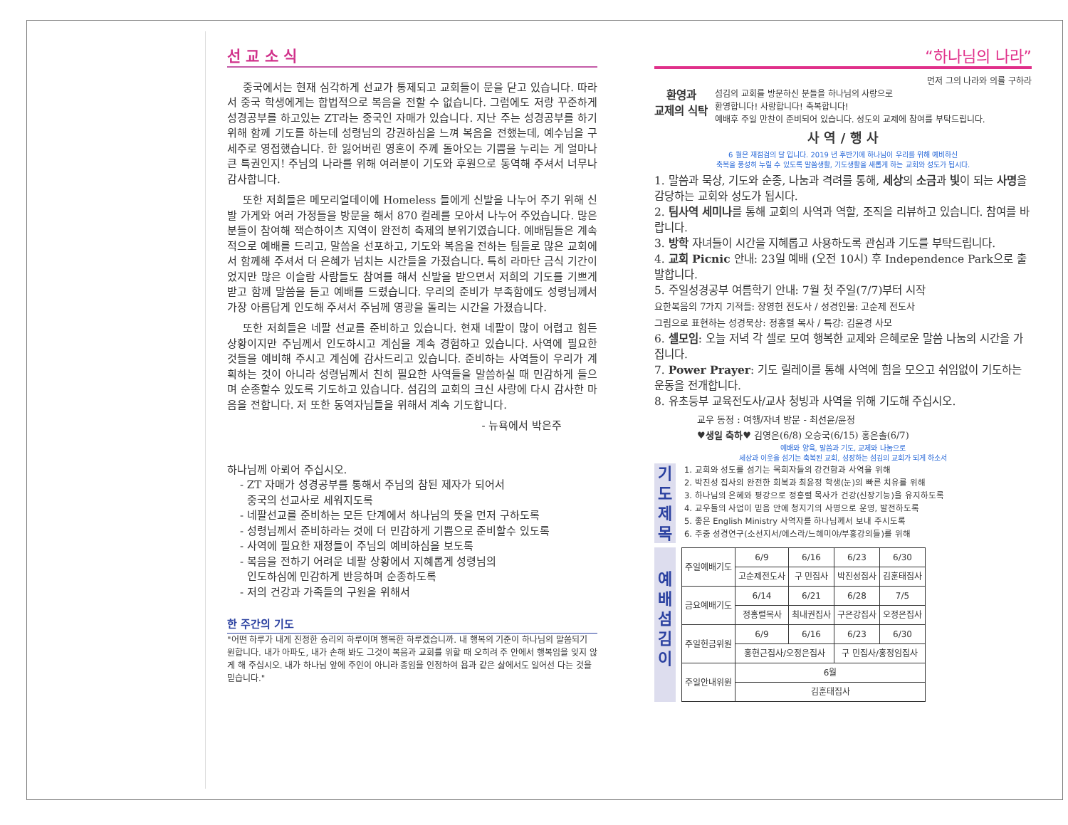선 교 소 식
중국에서는 현재 심각하게 선교가 통제되고 교회들이 문을 닫고 있습니다. 따라서 중국 학생에게는 합법적으로 복음을 전할 수 없습니다. 그럼에도 저랑 꾸준하게 성경공부를 하고있는 ZT라는 중국인 자매가 있습니다. 지난 주는 성경공부를 하기 위해 함께 기도를 하는데 성령님의 강권하심을 느껴 복음을 전했는데, 예수님을 구세주로 영접했습니다. 한 잃어버린 영혼이 주께 돌아오는 기쁨을 누리는 게 얼마나 큰 특권인지! 주님의 나라를 위해 여러분이 기도와 후원으로 동역해 주셔서 너무나 감사합니다.
또한 저희들은 메모리얼데이에 Homeless 들에게 신발을 나누어 주기 위해 신발 가게와 여러 가정들을 방문을 해서 870 컬레를 모아서 나누어 주었습니다. 많은 분들이 참여해 잭슨하이츠 지역이 완전히 축제의 분위기였습니다. 예배팀들은 계속적으로 예배를 드리고, 말씀을 선포하고, 기도와 복음을 전하는 팀들로 많은 교회에서 함께해 주셔서 더 은혜가 넘치는 시간들을 가졌습니다. 특히 라마단 금식 기간이었지만 많은 이슬람 사람들도 참여를 해서 신발을 받으면서 저희의 기도를 기쁘게 받고 함께 말씀을 듣고 예배를 드렸습니다. 우리의 준비가 부족함에도 성령님께서 가장 아름답게 인도해 주셔서 주님께 영광을 돌리는 시간을 가졌습니다.
또한 저희들은 네팔 선교를 준비하고 있습니다. 현재 네팔이 많이 어렵고 힘든 상황이지만 주님께서 인도하시고 계심을 계속 경험하고 있습니다. 사역에 필요한 것들을 예비해 주시고 계심에 감사드리고 있습니다. 준비하는 사역들이 우리가 계획하는 것이 아니라 성령님께서 친히 필요한 사역들을 말씀하실 때 민감하게 들으며 순종할수 있도록 기도하고 있습니다. 섬김의 교회의 크신 사랑에 다시 감사한 마음을 전합니다. 저 또한 동역자님들을 위해서 계속 기도합니다.
- 뉴욕에서 박은주
하나님께 아뢰어 주십시오.
- ZT 자매가 성경공부를 통해서 주님의 참된 제자가 되어서
중국의 선교사로 세워지도록
- 네팔선교를 준비하는 모든 단계에서 하나님의 뜻을 먼저 구하도록
- 성령님께서 준비하라는 것에 더 민감하게 기쁨으로 준비할수 있도록
- 사역에 필요한 재정들이 주님의 예비하심을 보도록
- 복음을 전하기 어려운 네팔 상황에서 지혜롭게 성령님의
인도하심에 민감하게 반응하며 순종하도록
- 저의 건강과 가족들의 구원을 위해서
한 주간의 기도
"어떤 하루가 내게 진정한 승리의 하루이며 행복한 하루겠습니까. 내 행복의 기준이 하나님의 말씀되기 원합니다. 내가 아파도, 내가 손해 봐도 그것이 복음과 교회를 위할 때 오히려 주 안에서 행복임을 잊지 않게 해 주십시오. 내가 하나님 앞에 주인이 아니라 종임을 인정하여 욥과 같은 삶에서도 일어선 다는 것을 믿습니다."
“하나님의 나라”
먼저 그의 나라와 의를 구하라
환영과
교제의 식탁
섬김의 교회를 방문하신 분들을 하나님의 사랑으로
환영합니다! 사랑합니다! 축복합니다!
예배후 주일 만찬이 준비되어 있습니다. 성도의 교제에 참여를 부탁드립니다.
사 역 / 행 사
6 월은 재점검의 달 입니다. 2019 년 후반기에 하나님이 우리를 위해 예비하신
축복을 풍성히 누릴 수 있도록 말씀생활, 기도생활을 새롭게 하는 교회와 성도가 됩시다.
1. 말씀과 묵상, 기도와 순종, 나눔과 격려를 통해, 세상의 소금과 빛이 되는 사명을 감당하는 교회와 성도가 됩시다.
2. 팀사역 세미나를 통해 교회의 사역과 역할, 조직을 리뷰하고 있습니다. 참여를 바랍니다.
3. 방학 자녀들이 시간을 지혜롭고 사용하도록 관심과 기도를 부탁드립니다.
4. 교회 Picnic 안내: 23일 예배 (오전 10시) 후 Independence Park으로 출발합니다.
5. 주일성경공부 여름학기 안내: 7월 첫 주일(7/7)부터 시작
요한복음의 7가지 기적들: 장영헌 전도사 / 성경인물: 고순제 전도사
그림으로 표현하는 성경묵상: 정홍렬 목사 / 특강: 김윤경 사모
6. 셀모임: 오늘 저녁 각 셀로 모여 행복한 교제와 은혜로운 말씀 나눔의 시간을 가집니다.
7. Power Prayer: 기도 릴레이를 통해 사역에 힘을 모으고 쉬임없이 기도하는 운동을 전개합니다.
8. 유초등부 교육전도사/교사 청빙과 사역을 위해 기도해 주십시오.
교우 동정 : 여행/자녀 방문 - 최선윤/윤정
♥생일 축하♥ 김영은(6/8) 오승국(6/15) 홍은솔(6/7)
예배와 양육, 말씀과 기도, 교제와 나눔으로
세상과 이웃을 섬기는 축복된 교회, 성장하는 섬김의 교회가 되게 하소서
기
도
제
목
1. 교회와 성도를 섬기는 목회자들의 강건함과 사역을 위해
2. 박진성 집사의 완전한 회복과 최윤정 학생(눈)의 빠른 치유를 위해
3. 하나님의 은혜와 평강으로 정홍렬 목사가 건강(신장기능)을 유지하도록
4. 교우들의 사업이 믿음 안에 청지기의 사명으로 운영, 발전하도록
5. 좋은 English Ministry 사역자를 하나님께서 보내 주시도록
6. 주중 성경연구(소선지서/에스라/느헤미야/부흥강의들)를 위해
예
배
섬
김
이
| 주일예배기도 | 6/9 | 6/16 | 6/23 | 6/30 |
| | 고순제전도사 | 구 민집사 | 박진성집사 | 김훈태집사 |
| 금요예배기도 | 6/14 | 6/21 | 6/28 | 7/5 |
| | 정홍렬목사 | 최내권집사 | 구은강집사 | 오정은집사 |
| 주일헌금위원 | 6/9 | 6/16 | 6/23 | 6/30 |
| | 홍현근집사/오정은집사 | | 구 민집사/홍정임집사 | |
| 주일안내위원 | 6월 | | | |
| | 김훈태집사 | | | |